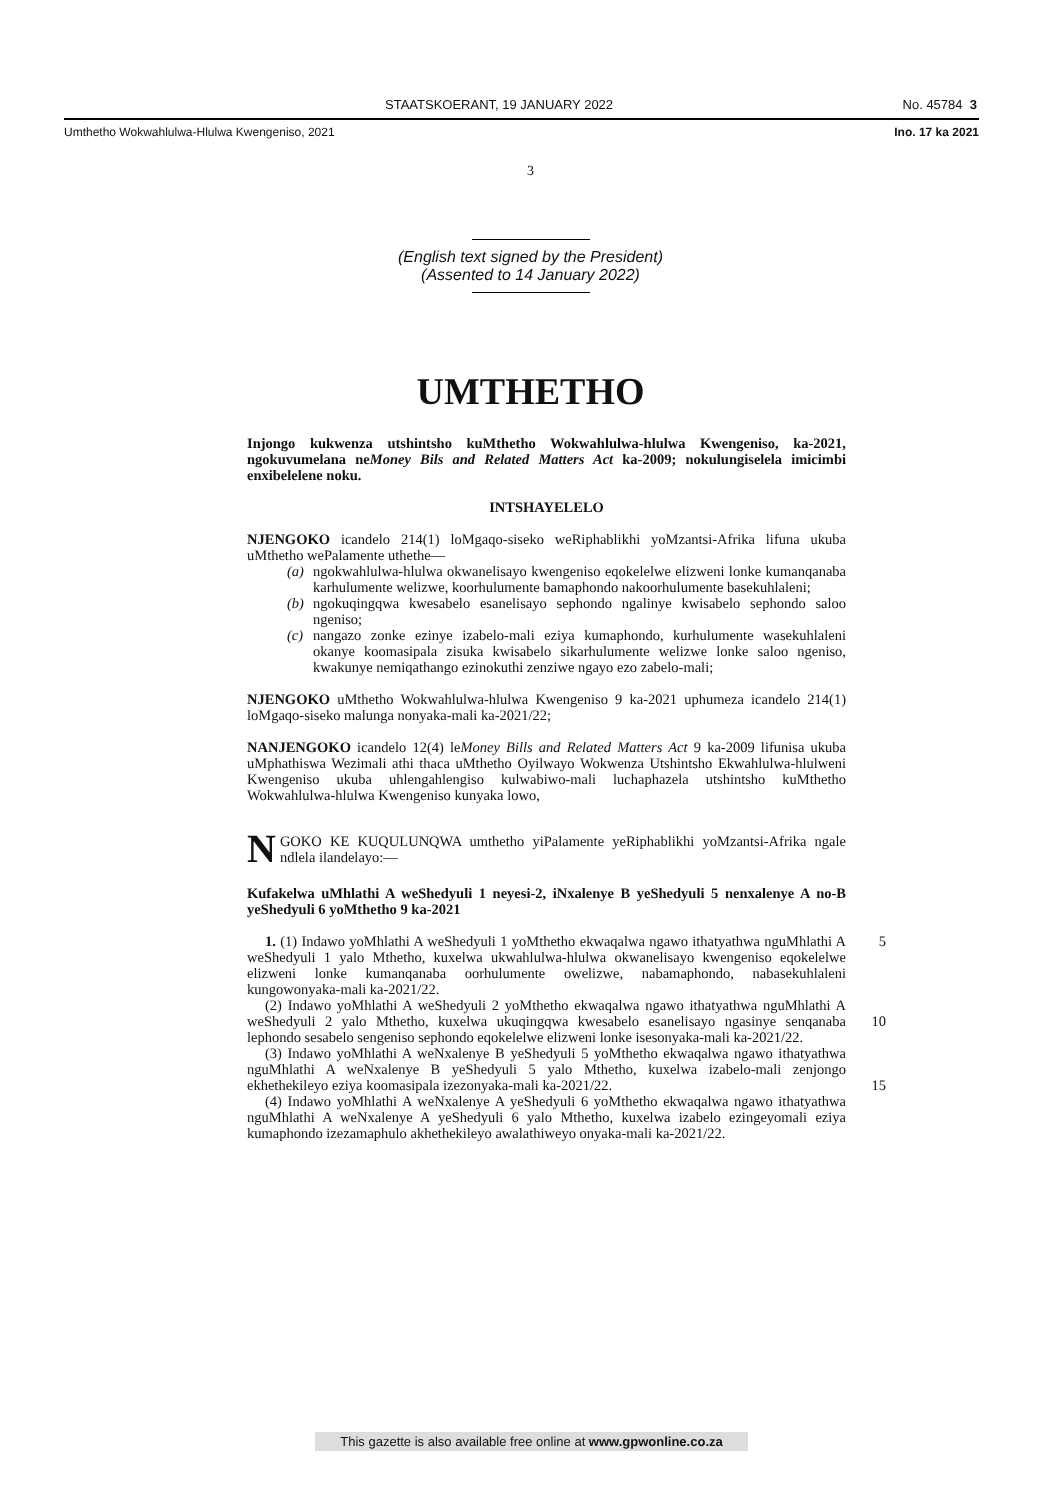STAATSKOERANT, 19 JANUARY 2022 No. 45784 3
Umthetho Wokwahlulwa-Hlulwa Kwengeniso, 2021 Ino. 17 ka 2021
3
(English text signed by the President)
(Assented to 14 January 2022)
UMTHETHO
Injongo kukwenza utshintsho kuMthetho Wokwahlulwa-hlulwa Kwengeniso, ka-2021, ngokuvumelana neMoney Bils and Related Matters Act ka-2009; nokulungiselela imicimbi enxibelelene noku.
INTSHAYELELO
NJENGOKO icandelo 214(1) loMgaqo-siseko weRiphablikhi yoMzantsi-Afrika lifuna ukuba uMthetho wePalamente uthethe—
(a) ngokwahlulwa-hlulwa okwanelisayo kwengeniso eqokelelwe elizweni lonke kumanqanaba karhulumente welizwe, koorhulumente bamaphondo nakoorhulumente basekuhlaleni;
(b) ngokuqingqwa kwesabelo esanelisayo sephondo ngalinye kwisabelo sephondo saloo ngeniso;
(c) nangazo zonke ezinye izabelo-mali eziya kumaphondo, kurhulumente wasekuhlaleni okanye koomasipala zisuka kwisabelo sikarhulumente welizwe lonke saloo ngeniso, kwakunye nemiqathango ezinokuthi zenziwe ngayo ezo zabelo-mali;
NJENGOKO uMthetho Wokwahlulwa-hlulwa Kwengeniso 9 ka-2021 uphumeza icandelo 214(1) loMgaqo-siseko malunga nonyaka-mali ka-2021/22;
NANJENGOKO icandelo 12(4) leMoney Bills and Related Matters Act 9 ka-2009 lifunisa ukuba uMphathiswa Wezimali athi thaca uMthetho Oyilwayo Wokwenza Utshintsho Ekwahlulwa-hlulweni Kwengeniso ukuba uhlengahlengiso kulwabiwo-mali luchaphazela utshintsho kuMthetho Wokwahlulwa-hlulwa Kwengeniso kunyaka lowo,
NGOKO KE KUQULUNQWA umthetho yiPalamente yeRiphablikhi yoMzantsi-Afrika ngale ndlela ilandelayo:—
Kufakelwa uMhlathi A weShedyuli 1 neyesi-2, iNxalenye B yeShedyuli 5 nenxalenye A no-B yeShedyuli 6 yoMthetho 9 ka-2021
1. (1) Indawo yoMhlathi A weShedyuli 1 yoMthetho ekwaqalwa ngawo ithatyathwa 5 nguMhlathi A weShedyuli 1 yalo Mthetho, kuxelwa ukwahlulwa-hlulwa okwanelisayo kwengeniso eqokelelwe elizweni lonke kumanqanaba oorhulumente owelizwe, nabamaphondo, nabasekuhlaleni kungowonyaka-mali ka-2021/22.
(2) Indawo yoMhlathi A weShedyuli 2 yoMthetho ekwaqalwa ngawo ithatyathwa nguMhlathi A weShedyuli 2 yalo Mthetho, kuxelwa ukuqingqwa kwesabelo esanelisayo 10 ngasinye senqanaba lephondo sesabelo sengeniso sephondo eqokelelwe elizweni lonke isesonyaka-mali ka-2021/22.
(3) Indawo yoMhlathi A weNxalenye B yeShedyuli 5 yoMthetho ekwaqalwa ngawo ithatyathwa nguMhlathi A weNxalenye B yeShedyuli 5 yalo Mthetho, kuxelwa izabelo-mali zenjongo ekhethekileyo eziya koomasipala izezonyaka-mali ka-2021/22. 15
(4) Indawo yoMhlathi A weNxalenye A yeShedyuli 6 yoMthetho ekwaqalwa ngawo ithatyathwa nguMhlathi A weNxalenye A yeShedyuli 6 yalo Mthetho, kuxelwa izabelo ezingeyomali eziya kumaphondo izezamaphulo akhethekileyo awalathiweyo onyaka-mali ka-2021/22.
This gazette is also available free online at www.gpwonline.co.za